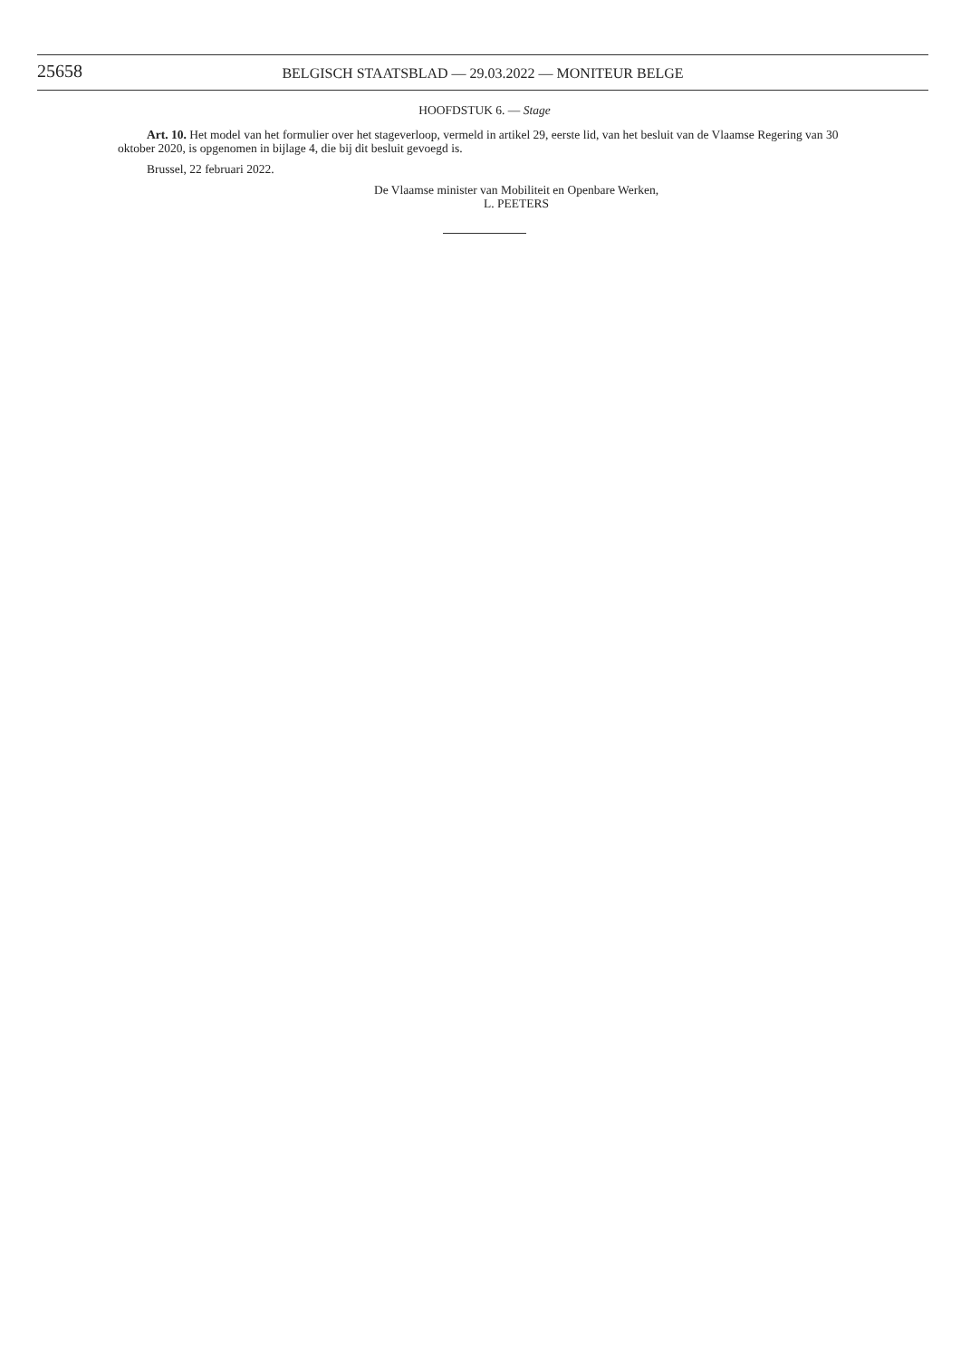25658
BELGISCH STAATSBLAD — 29.03.2022 — MONITEUR BELGE
HOOFDSTUK 6. — Stage
Art. 10. Het model van het formulier over het stageverloop, vermeld in artikel 29, eerste lid, van het besluit van de Vlaamse Regering van 30 oktober 2020, is opgenomen in bijlage 4, die bij dit besluit gevoegd is.
Brussel, 22 februari 2022.
De Vlaamse minister van Mobiliteit en Openbare Werken,
L. PEETERS